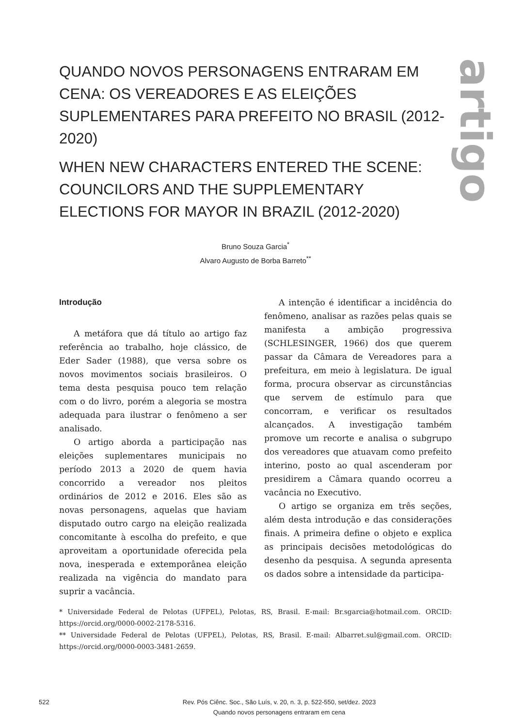artigo
QUANDO NOVOS PERSONAGENS ENTRARAM EM CENA: OS VEREADORES E AS ELEIÇÕES SUPLEMENTARES PARA PREFEITO NO BRASIL (2012-2020)
WHEN NEW CHARACTERS ENTERED THE SCENE: COUNCILORS AND THE SUPPLEMENTARY ELECTIONS FOR MAYOR IN BRAZIL (2012-2020)
Bruno Souza Garcia<sup>*</sup>
Alvaro Augusto de Borba Barreto<sup>**</sup>
Introdução
A metáfora que dá título ao artigo faz referência ao trabalho, hoje clássico, de Eder Sader (1988), que versa sobre os novos movimentos sociais brasileiros. O tema desta pesquisa pouco tem relação com o do livro, porém a alegoria se mostra adequada para ilustrar o fenômeno a ser analisado.
O artigo aborda a participação nas eleições suplementares municipais no período 2013 a 2020 de quem havia concorrido a vereador nos pleitos ordinários de 2012 e 2016. Eles são as novas personagens, aquelas que haviam disputado outro cargo na eleição realizada concomitante à escolha do prefeito, e que aproveitam a oportunidade oferecida pela nova, inesperada e extemporânea eleição realizada na vigência do mandato para suprir a vacância.
A intenção é identificar a incidência do fenômeno, analisar as razões pelas quais se manifesta a ambição progressiva (SCHLESINGER, 1966) dos que querem passar da Câmara de Vereadores para a prefeitura, em meio à legislatura. De igual forma, procura observar as circunstâncias que servem de estímulo para que concorram, e verificar os resultados alcançados. A investigação também promove um recorte e analisa o subgrupo dos vereadores que atuavam como prefeito interino, posto ao qual ascenderam por presidirem a Câmara quando ocorreu a vacância no Executivo.
O artigo se organiza em três seções, além desta introdução e das considerações finais. A primeira define o objeto e explica as principais decisões metodológicas do desenho da pesquisa. A segunda apresenta os dados sobre a intensidade da participa-
* Universidade Federal de Pelotas (UFPEL), Pelotas, RS, Brasil. E-mail: Br.sgarcia@hotmail.com. ORCID: https://orcid.org/0000-0002-2178-5316.
** Universidade Federal de Pelotas (UFPEL), Pelotas, RS, Brasil. E-mail: Albarret.sul@gmail.com. ORCID: https://orcid.org/0000-0003-3481-2659.
522
Rev. Pós Ciênc. Soc., São Luís, v. 20, n. 3, p. 522-550, set/dez. 2023
Quando novos personagens entraram em cena